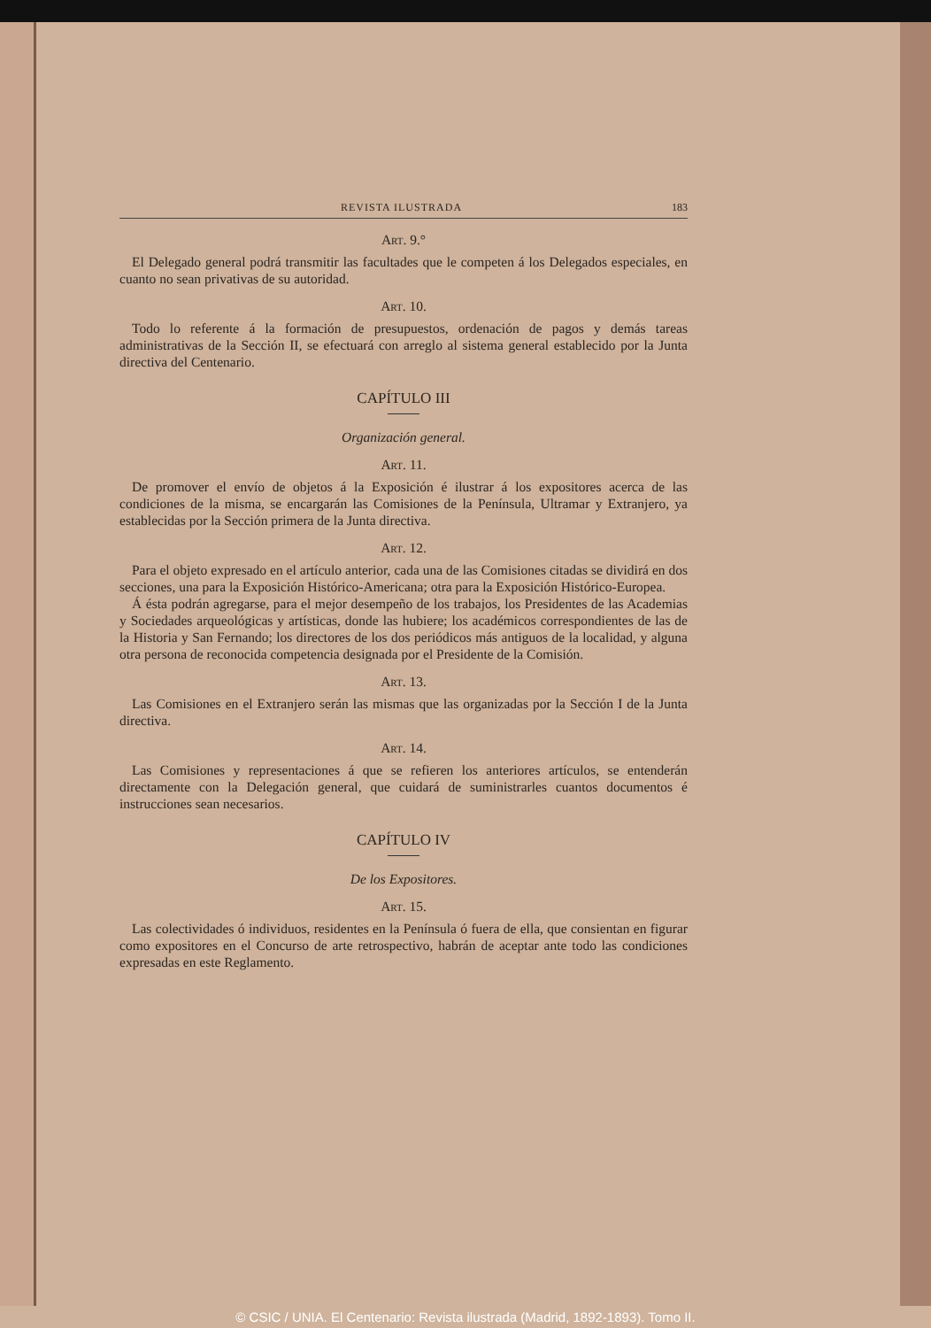REVISTA ILUSTRADA 183
Art. 9.°
El Delegado general podrá transmitir las facultades que le competen á los Delegados especiales, en cuanto no sean privativas de su autoridad.
Art. 10.
Todo lo referente á la formación de presupuestos, ordenación de pagos y demás tareas administrativas de la Sección II, se efectuará con arreglo al sistema general establecido por la Junta directiva del Centenario.
CAPÍTULO III
Organización general.
Art. 11.
De promover el envío de objetos á la Exposición é ilustrar á los expositores acerca de las condiciones de la misma, se encargarán las Comisiones de la Península, Ultramar y Extranjero, ya establecidas por la Sección primera de la Junta directiva.
Art. 12.
Para el objeto expresado en el artículo anterior, cada una de las Comisiones citadas se dividirá en dos secciones, una para la Exposición Histórico-Americana; otra para la Exposición Histórico-Europea.
Á ésta podrán agregarse, para el mejor desempeño de los trabajos, los Presidentes de las Academias y Sociedades arqueológicas y artísticas, donde las hubiere; los académicos correspondientes de las de la Historia y San Fernando; los directores de los dos periódicos más antiguos de la localidad, y alguna otra persona de reconocida competencia designada por el Presidente de la Comisión.
Art. 13.
Las Comisiones en el Extranjero serán las mismas que las organizadas por la Sección I de la Junta directiva.
Art. 14.
Las Comisiones y representaciones á que se refieren los anteriores artículos, se entenderán directamente con la Delegación general, que cuidará de suministrarles cuantos documentos é instrucciones sean necesarios.
CAPÍTULO IV
De los Expositores.
Art. 15.
Las colectividades ó individuos, residentes en la Península ó fuera de ella, que consientan en figurar como expositores en el Concurso de arte retrospectivo, habrán de aceptar ante todo las condiciones expresadas en este Reglamento.
© CSIC / UNIA. El Centenario: Revista ilustrada (Madrid, 1892-1893). Tomo II.